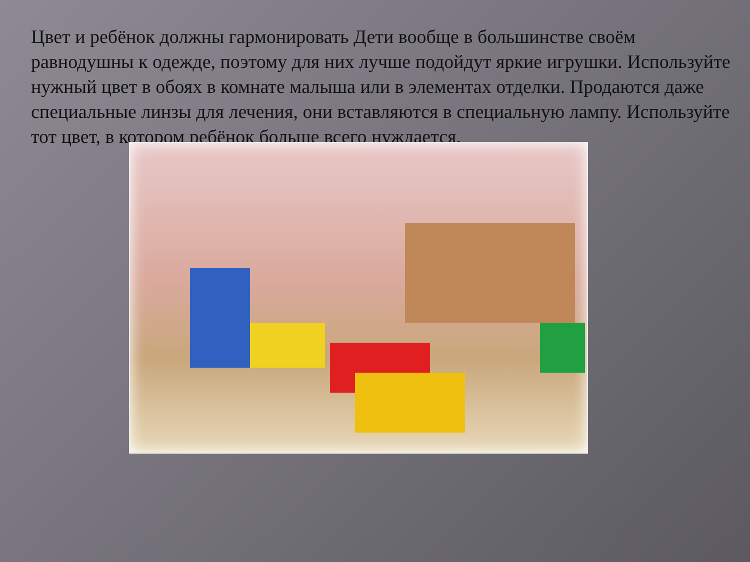Цвет и ребёнок должны гармонировать Дети вообще в большинстве своём равнодушны к одежде, поэтому для них лучше подойдут яркие игрушки. Используйте нужный цвет в обоях в комнате малыша или в элементах отделки. Продаются даже специальные линзы для лечения, они вставляются в специальную лампу. Используйте тот цвет, в котором ребёнок больше всего нуждается.